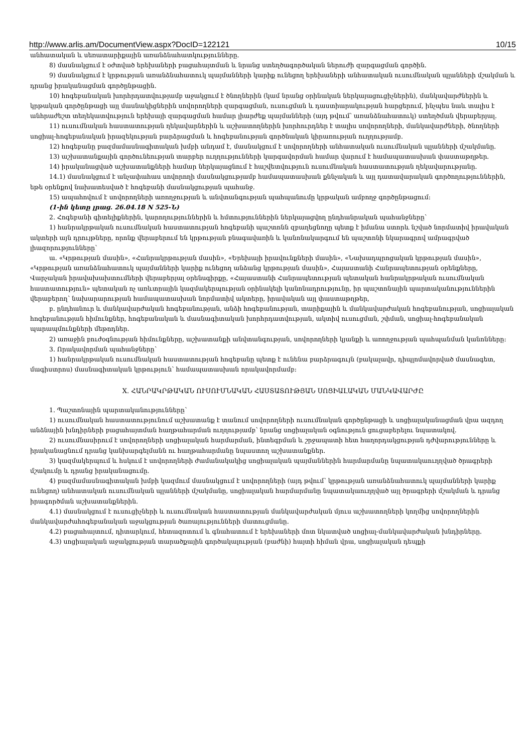http://www.arlis.am/DocumentView.aspx?DocID=122121 10/15
անհատական և սեռատարիքային առանձնահատկությունները.
8) մասնակցում է օժտված երեխաների բացահայտման և նրանց ստեղծագործական ներուժի զարգացման գործին.
9) մասնակցում է կրթության առանձնահատուկ պայմանների կարիք ունեցող երեխաների անհատական ուսումնական պլանների մշակման և դրանց իրականացման գործընթացին.
10) հոգեբանական խորհրդատվությամբ աջակցում է ծնողներին (կամ նրանց օրինական ներկայացուցիչներին), մանկավարժներին և կրթական գործընթացի այլ մասնակիցներին սովորողների զարգացման, ուսուցման և դաստիարակության հարցերում, ինչպես նաև տալիս է անհրաժեշտ տեղեկատվություն երեխայի զարգացման համար լիարժեք պայմանների (այդ թվում՝ առանձնահատուկ) ստեղծման վերաբերյալ.
11) ուսումնական հաստատության ղեկավարներին և աշխատողներին խորհուրդներ է տալիս սովորողների, մանկավարժների, ծնողների սոցիալ-հոգեբանական իրազեկության բարձրացման և հոգեբանության գործնական կիրառության ուղղությամբ.
12) հոգեբանը բազմամասնագիտական խմբի անդամ է, մասնակցում է սովորողների անհատական ուսումնական պլանների մշակմանը.
13) աշխատանքային գործունեության տարբեր ուղղությունների կարգավորման համար վարում է համապատասխան փաստաթղթեր.
14) իրականացված աշխատանքների համար ներկայացնում է հաշվետվություն ուսումնական հաստատության ղեկավարությանը.
14.1) մասնակցում է անչափահաս սովորողի մասնակցությամբ համապատասխան քննչական և այլ դատավարական գործողություններին, եթե օրենքով նախատեսված է հոգեբանի մասնակցության պահանջ.
15) ապահովում է սովորողների առողջության և անվտանգության պահպանումը կրթական ամբողջ գործընթացում:
(1-ին կետը լրաց. 26.04.18 N 525-Ն)
2. Հոգեբանի գիտելիքներին, կարողություններին և հմտություններին ներկայացվող ընդհանրական պահանջները՝
1) հանրակրթական ուսումնական հաստատության հոգեբանի պաշտոնն զբաղեցնողը պետք է իմանա ստորև նշված նորմատիվ իրավական ակտերի այն դրույթները, որոնք վերաբերում են կրթության բնագավառին և կանոնակարգում են պաշտոնի նկարագրով ամրագրված լիազորությունները՝
ա. «Կրթության մասին», «Հանրակրթության մասին», «Երեխայի իրավունքների մասին», «Նախադպրոցական կրթության մասին», «Կրթության առանձնահատուկ պայմանների կարիք ունեցող անձանց կրթության մասին», Հայաստանի Հանրապետության օրենքները, Վարչական իրավախախտումների վերաբերյալ օրենսգիրքը, «Հայաստանի Հանրապետության պետական հանրակրթական ուսումնական հաստատություն» պետական ոչ առևտրային կազմակերպության օրինակելի կանոնադրությունը, իր պաշտոնային պարտականություններին վերաբերող՝ նախարարության համապատասխան նորմատիվ ակտերը, իրավական այլ փաստաթղթեր,
բ. ընդհանուր և մանկավարժական հոգեբանության, անձի հոգեբանության, տարիքային և մանկավարժական հոգեբանության, սոցիալական հոգեբանության հիմունքներ, հոգեբանական և մասնագիտական խորհրդատվության, ակտիվ ուսուցման, շփման, սոցիալ-հոգեբանական պարապմունքների մեթոդներ.
2) առաջին բուժօգնության հիմունքները, աշխատանքի անվտանգության, սովորողների կյանքի և առողջության պահպանման կանոնները:
3. Որակավորման պահանջները՝
1) հանրակրթական ուսումնական հաստատության հոգեբանը պետք է ունենա բարձրագույն (բակալավր, դիպլոմավորված մասնագետ, մագիստրոս) մասնագիտական կրթություն՝ համապատասխան որակավորմամբ:
X. ՀԱՆՐԱԿՐԹԱԿԱՆ ՈՒՍՈՒՄՆԱԿԱՆ ՀԱՍՏԱՏՈՒԹՅԱՆ ՍՈՑԻԱԼԱԿԱՆ ՄԱՆԿԱՎԱՐԺԸ
1. Պաշտոնային պարտականությունները՝
1) ուսումնական հաստատությունում աշխատանք է տանում սովորողների ուսումնական գործընթացի և սոցիալականացման վրա ազդող անձնային խնդիրների բացահայտման հաղթահարման ուղղությամբ՝ նրանց սոցիալական օգնություն ցուցաբերելու նպատակով.
2) ուսումնասիրում է սովորողների սոցիալական հարմարման, ինտեգրման և շրջապատի հետ հաղորդակցության դժվարությունները և իրականացնում դրանց կանխարգելմանն ու հաղթահարմանը նպաստող աշխատանքներ.
3) կազմակերպում և հսկում է սովորողների ժամանակակից սոցիալական պայմաններին հարմարմանը նպատակաուղղված ծրագրերի մշակումը և դրանց իրականացումը.
4) բազմամասնագիտական խմբի կազմում մասնակցում է սովորողների (այդ թվում՝ կրթության առանձնահատուկ պայմանների կարիք ունեցող) անհատական ուսումնական պլանների մշակմանը, սոցիալական հարմարմանը նպատակաուղղված այլ ծրագրերի մշակման և դրանց իրագործման աշխատանքներին.
4.1) մասնակցում է ուսուցիչների և ուսումնական հաստատության մանկավարժական մյուս աշխատողների կողմից սովորողներին մանկավարժահոգեբանական աջակցության ծառայությունների մատուցմանը.
4.2) բացահայտում, դիտարկում, հետազոտում և գնահատում է երեխաների մոտ նկատված սոցիալ-մանկավարժական խնդիրները.
4.3) սոցիալական աջակցության տարածքային գործակալության (բաժնի) հայտի հիման վրա, սոցիալական դեպքի